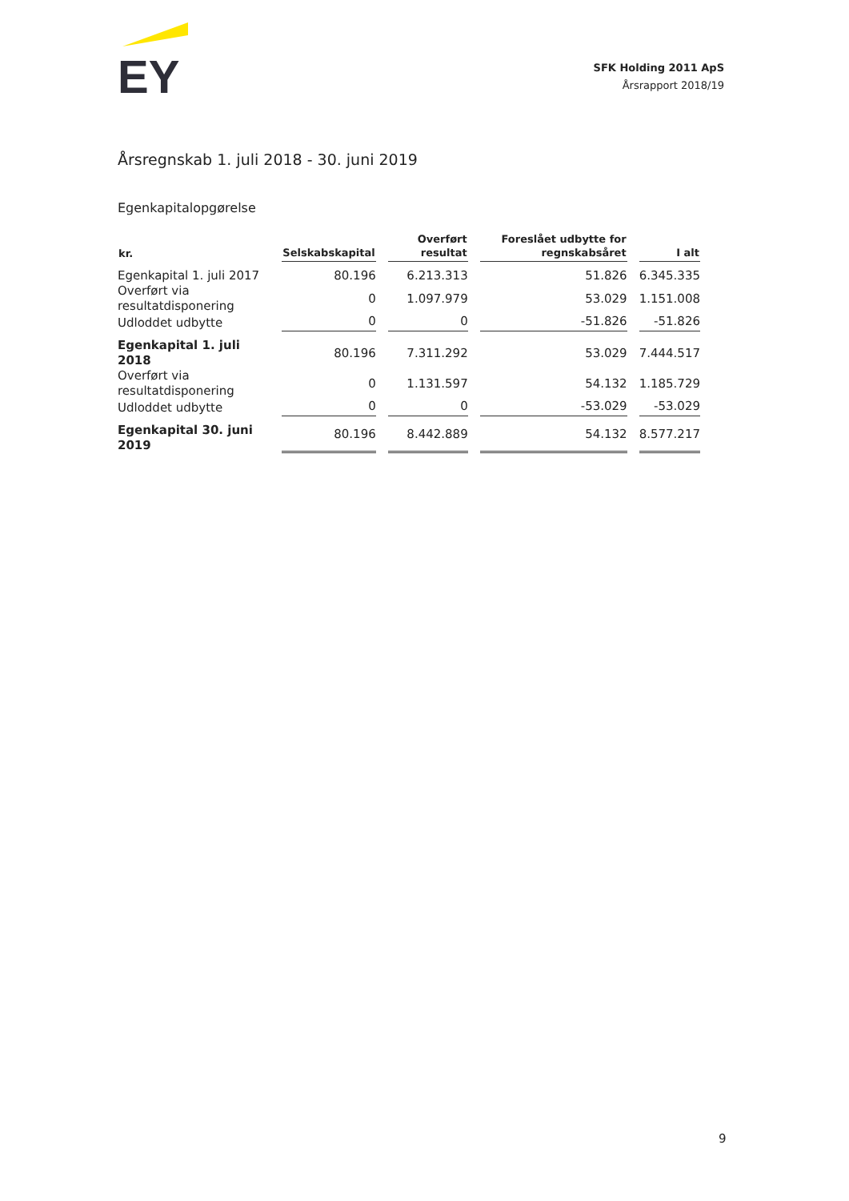EY
SFK Holding 2011 ApS
Årsrapport 2018/19
Årsregnskab 1. juli 2018 - 30. juni 2019
Egenkapitalopgørelse
| kr. | Selskabskapital | Overført resultat | Foreslået udbytte for regnskabsåret | I alt |
| --- | --- | --- | --- | --- |
| Egenkapital 1. juli 2017 | 80.196 | 6.213.313 | 51.826 | 6.345.335 |
| Overført via resultatdisponering | 0 | 1.097.979 | 53.029 | 1.151.008 |
| Udloddet udbytte | 0 | 0 | -51.826 | -51.826 |
| Egenkapital 1. juli 2018 | 80.196 | 7.311.292 | 53.029 | 7.444.517 |
| Overført via resultatdisponering | 0 | 1.131.597 | 54.132 | 1.185.729 |
| Udloddet udbytte | 0 | 0 | -53.029 | -53.029 |
| Egenkapital 30. juni 2019 | 80.196 | 8.442.889 | 54.132 | 8.577.217 |
9